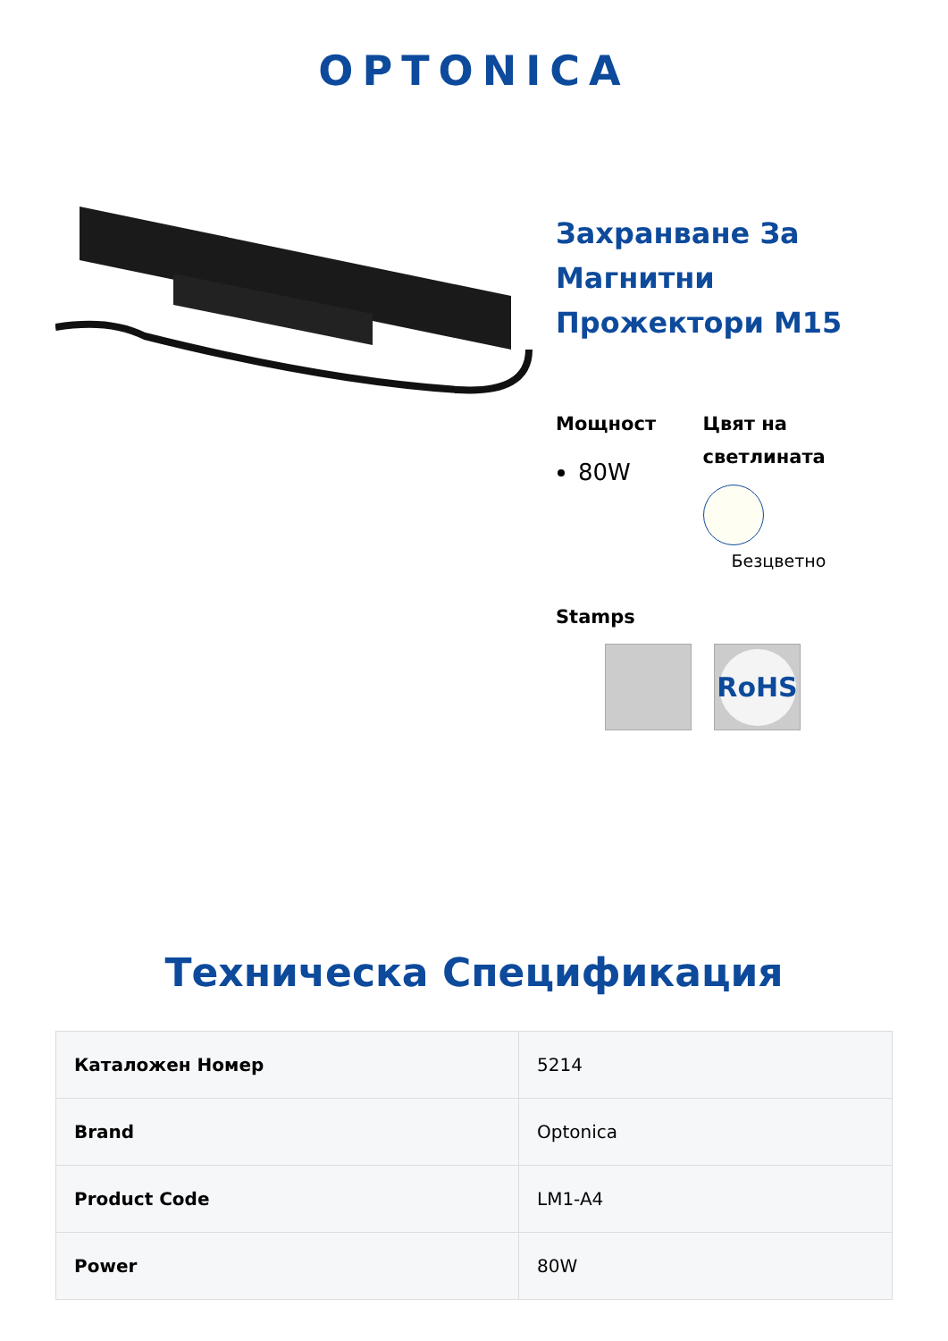OPTONICA
Захранване За Магнитни Прожектори M15
Мощност
80W
Цвят на светлината
Безцветно
Stamps
RoHS
Техническа Спецификация
| Каталожен Номер | 5214 |
| Brand | Optonica |
| Product Code | LM1-A4 |
| Power | 80W |